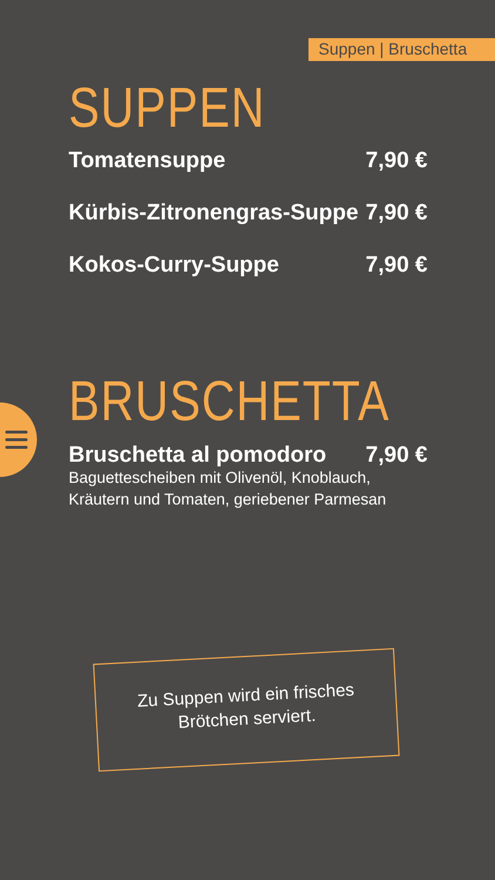Suppen | Bruschetta
SUPPEN
Tomatensuppe 7,90 €
Kürbis-Zitronengras-Suppe 7,90 €
Kokos-Curry-Suppe 7,90 €
BRUSCHETTA
Bruschetta al pomodoro 7,90 €
Baguettescheiben mit Olivenöl, Knoblauch,
Kräutern und Tomaten, geriebener Parmesan
Zu Suppen wird ein frisches
Brötchen serviert.